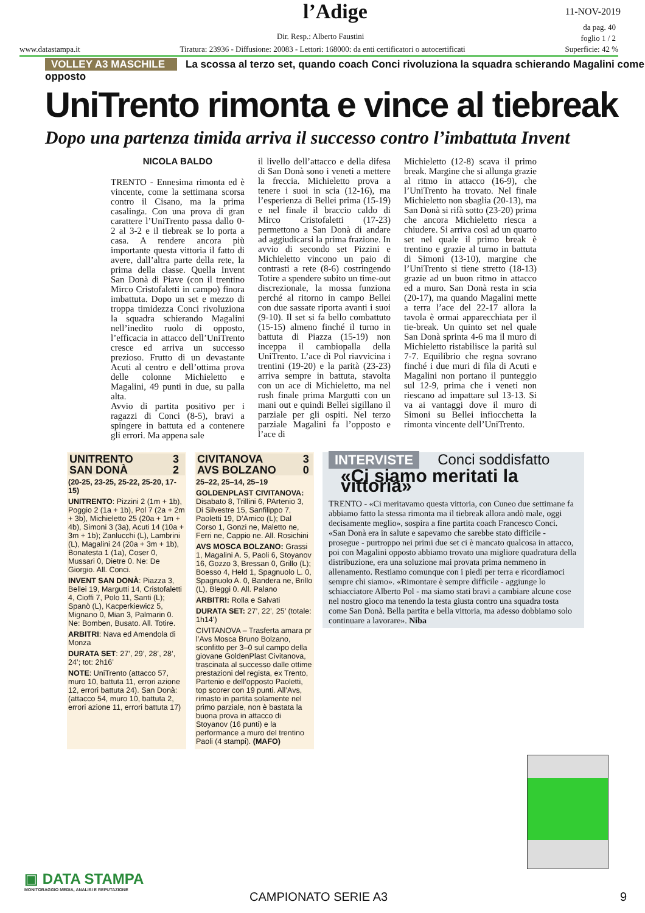l’Adige 11-NOV-2019
da pag. 40
foglio 1 / 2
Dir. Resp.: Alberto Faustini
www.datastampa.it Tiratura: 23936 - Diffusione: 20083 - Lettori: 168000: da enti certificatori o autocertificati Superficie: 42 %
VOLLEY A3 MASCHILE La scossa al terzo set, quando coach Conci rivoluziona la squadra schierando Magalini come opposto
UniTrento rimonta e vince al tiebreak
Dopo una partenza timida arriva il successo contro l’imbattuta Invent
NICOLA BALDO
TRENTO - Ennesima rimonta ed è vincente, come la settimana scorsa contro il Cisano, ma la prima casalinga. Con una prova di gran carattere l’UniTrento passa dallo 0-2 al 3-2 e il tiebreak se lo porta a casa. A rendere ancora più importante questa vittoria il fatto di avere, dall’altra parte della rete, la prima della classe. Quella Invent San Donà di Piave (con il trentino Mirco Cristofaletti in campo) finora imbattuta. Dopo un set e mezzo di troppa timidezza Conci rivoluziona la squadra schierando Magalini nell’inedito ruolo di opposto, l’efficacia in attacco dell’UniTrento cresce ed arriva un successo prezioso. Frutto di un devastante Acuti al centro e dell’ottima prova delle colonne Michieletto e Magalini, 49 punti in due, su palla alta.
Avvio di partita positivo per i ragazzi di Conci (8-5), bravi a spingere in battuta ed a contenere gli errori. Ma appena sale
il livello dell’attacco e della difesa di San Donà sono i veneti a mettere la freccia. Michieletto prova a tenere i suoi in scia (12-16), ma l’esperienza di Bellei prima (15-19) e nel finale il braccio caldo di Mirco Cristofaletti (17-23) permettono a San Donà di andare ad aggiudicarsi la prima frazione. In avvio di secondo set Pizzini e Michieletto vincono un paio di contrasti a rete (8-6) costringendo Totire a spendere subito un time-out discrezionale, la mossa funziona perché al ritorno in campo Bellei con due sassate riporta avanti i suoi (9-10). Il set si fa bello combattuto (15-15) almeno finché il turno in battuta di Piazza (15-19) non inceppa il cambiopalla della UniTrento. L’ace di Pol riavvicina i trentini (19-20) e la parità (23-23) arriva sempre in battuta, stavolta con un ace di Michieletto, ma nel rush finale prima Margutti con un mani out e quindi Bellei sigillano il parziale per gli ospiti. Nel terzo parziale Magalini fa l’opposto e l’ace di
Michieletto (12-8) scava il primo break. Margine che si allunga grazie al ritmo in attacco (16-9), che l’UniTrento ha trovato. Nel finale Michieletto non sbaglia (20-13), ma San Donà si rifà sotto (23-20) prima che ancora Michieletto riesca a chiudere. Si arriva così ad un quarto set nel quale il primo break è trentino e grazie al turno in battuta di Simoni (13-10), margine che l’UniTrento si tiene stretto (18-13) grazie ad un buon ritmo in attacco ed a muro. San Donà resta in scia (20-17), ma quando Magalini mette a terra l’ace del 22-17 allora la tavola è ormai apparecchiata per il tie-break. Un quinto set nel quale San Donà sprinta 4-6 ma il muro di Michieletto ristabilisce la parità sul 7-7. Equilibrio che regna sovrano finché i due muri di fila di Acuti e Magalini non portano il punteggio sul 12-9, prima che i veneti non riescano ad impattare sul 13-13. Si va ai vantaggi dove il muro di Simoni su Bellei infiocchetta la rimonta vincente dell’UniTrento.
| UNITRENTO | 3 |
| SAN DONÀ | 2 |
(20-25, 23-25, 25-22, 25-20, 17-15)
UNITRENTO: Pizzini 2 (1m + 1b), Poggio 2 (1a + 1b), Pol 7 (2a + 2m + 3b), Michieletto 25 (20a + 1m + 4b), Simoni 3 (3a), Acuti 14 (10a + 3m + 1b); Zanlucchi (L), Lambrini (L), Magalini 24 (20a + 3m + 1b), Bonatesta 1 (1a), Coser 0, Mussari 0, Dietre 0. Ne: De Giorgio. All. Conci.
INVENT SAN DONÀ: Piazza 3, Bellei 19, Margutti 14, Cristofaletti 4, Cioffi 7, Polo 11, Santi (L); Spanò (L), Kacperkiewicz 5, Mignano 0, Mian 3, Palmarin 0. Ne: Bomben, Busato. All. Totire.
ARBITRI: Nava ed Amendola di Monza
DURATA SET: 27’, 29’, 28’, 28’, 24’; tot: 2h16’
NOTE: UniTrento (attacco 57, muro 10, battuta 11, errori azione 12, errori battuta 24). San Donà: (attacco 54, muro 10, battuta 2, errori azione 11, errori battuta 17)
| CIVITANOVA | 3 |
| AVS BOLZANO | 0 |
25–22, 25–14, 25–19
GOLDENPLAST CIVITANOVA: Disabato 8, Trillini 6, PArtenio 3, Di Silvestre 15, Sanfilippo 7, Paoletti 19, D’Amico (L); Dal Corso 1, Gonzi ne, Maletto ne, Ferri ne, Cappio ne. All. Rosichini
AVS MOSCA BOLZANO: Grassi 1, Magalini A. 5, Paoli 6, Stoyanov 16, Gozzo 3, Bressan 0, Grillo (L); Boesso 4, Held 1, Spagnuolo L. 0, Spagnuolo A. 0, Bandera ne, Brillo (L), Bleggi 0. All. Palano
ARBITRI: Rolla e Salvati
DURATA SET: 27’, 22’, 25’ (totale: 1h14’)
CIVITANOVA – Trasferta amara pr l’Avs Mosca Bruno Bolzano, sconfitto per 3–0 sul campo della giovane GoldenPlast Civitanova, trascinata al successo dalle ottime prestazioni del regista, ex Trento, Partenio e dell’opposto Paoletti, top scorer con 19 punti. All’Avs, rimasto in partita solamente nel primo parziale, non è bastata la buona prova in attacco di Stoyanov (16 punti) e la performance a muro del trentino Paoli (4 stampi). (MAFO)
INTERVISTE Conci soddisfatto
«Ci siamo meritati la vittoria»
TRENTO - «Ci meritavamo questa vittoria, con Cuneo due settimane fa abbiamo fatto la stessa rimonta ma il tiebreak allora andò male, oggi decisamente meglio», sospira a fine partita coach Francesco Conci.
«San Donà era in salute e sapevamo che sarebbe stato difficile - prosegue - purtroppo nei primi due set ci è mancato qualcosa in attacco, poi con Magalini opposto abbiamo trovato una migliore quadratura della distribuzione, era una soluzione mai provata prima nemmeno in allenamento. Restiamo comunque con i piedi per terra e ricordiamoci sempre chi siamo». «Rimontare è sempre difficile - aggiunge lo schiacciatore Alberto Pol - ma siamo stati bravi a cambiare alcune cose nel nostro gioco ma tenendo la testa giusta contro una squadra tosta come San Donà. Bella partita e bella vittoria, ma adesso dobbiamo solo continuare a lavorare». Niba
▣ DATA STAMPA
MONITORAGGIO MEDIA, ANALISI E REPUTAZIONE
CAMPIONATO SERIE A3 9